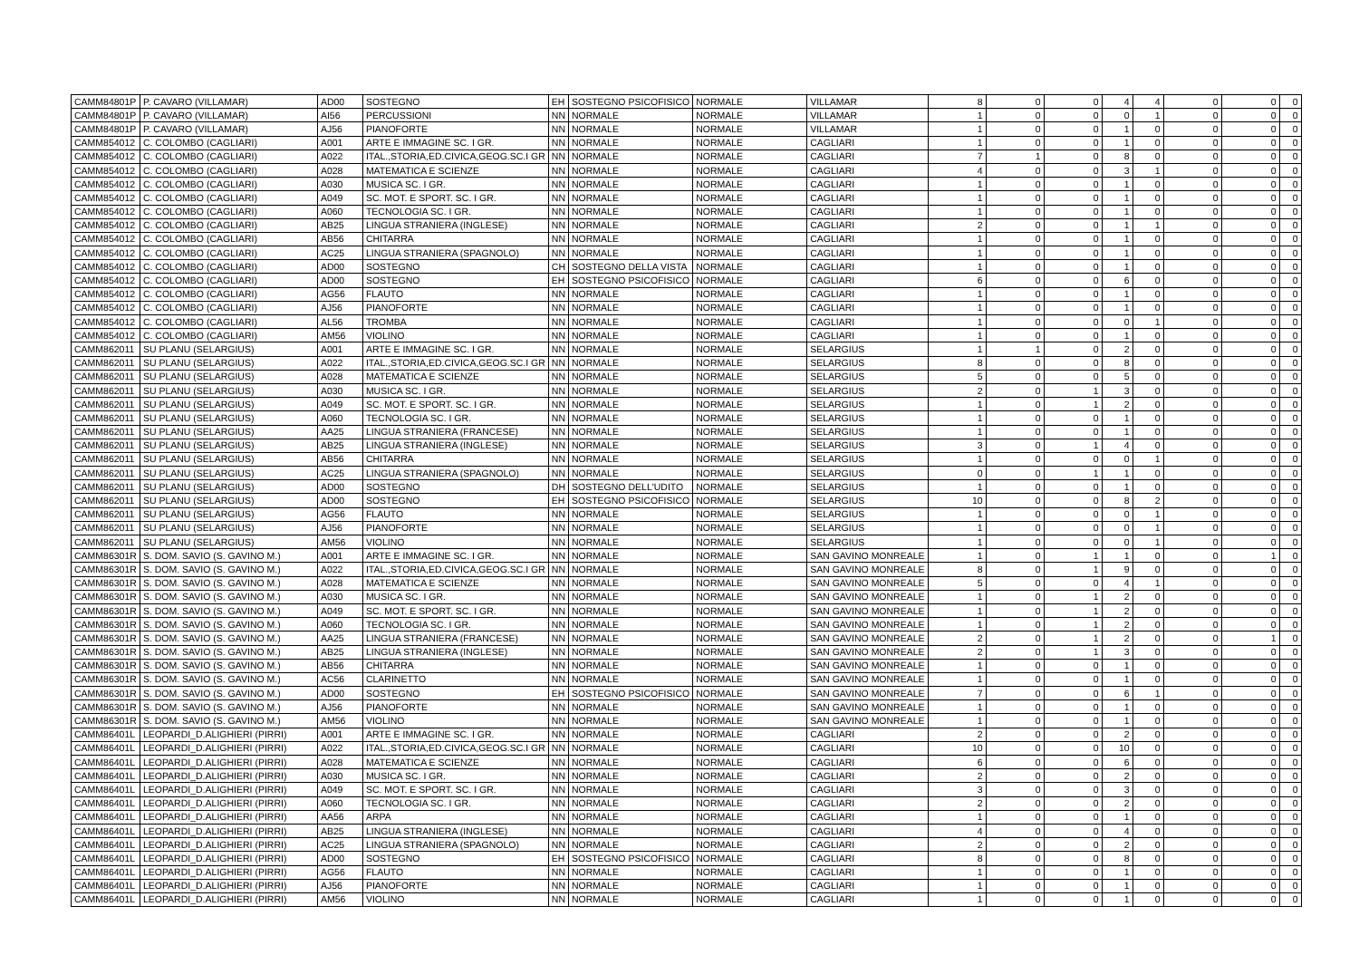| CAMM84801P | P. CAVARO (VILLAMAR) | AD00 | SOSTEGNO | EH | SOSTEGNO PSICOFISICO | NORMALE | VILLAMAR | 8 | 0 | 0 | 4 | 4 | 0 | 0 | 0 |
| CAMM84801P | P. CAVARO (VILLAMAR) | AI56 | PERCUSSIONI | NN | NORMALE | NORMALE | VILLAMAR | 1 | 0 | 0 | 0 | 1 | 0 | 0 | 0 |
| CAMM84801P | P. CAVARO (VILLAMAR) | AJ56 | PIANOFORTE | NN | NORMALE | NORMALE | VILLAMAR | 1 | 0 | 0 | 1 | 0 | 0 | 0 | 0 |
| CAMM854012 | C. COLOMBO (CAGLIARI) | A001 | ARTE E IMMAGINE SC. I GR. | NN | NORMALE | NORMALE | CAGLIARI | 1 | 0 | 0 | 1 | 0 | 0 | 0 | 0 |
| CAMM854012 | C. COLOMBO (CAGLIARI) | A022 | ITAL.,STORIA,ED.CIVICA,GEOG.SC.I GR | NN | NORMALE | NORMALE | CAGLIARI | 7 | 1 | 0 | 8 | 0 | 0 | 0 | 0 |
| CAMM854012 | C. COLOMBO (CAGLIARI) | A028 | MATEMATICA E SCIENZE | NN | NORMALE | NORMALE | CAGLIARI | 4 | 0 | 0 | 3 | 1 | 0 | 0 | 0 |
| CAMM854012 | C. COLOMBO (CAGLIARI) | A030 | MUSICA SC. I GR. | NN | NORMALE | NORMALE | CAGLIARI | 1 | 0 | 0 | 1 | 0 | 0 | 0 | 0 |
| CAMM854012 | C. COLOMBO (CAGLIARI) | A049 | SC. MOT. E SPORT. SC. I GR. | NN | NORMALE | NORMALE | CAGLIARI | 1 | 0 | 0 | 1 | 0 | 0 | 0 | 0 |
| CAMM854012 | C. COLOMBO (CAGLIARI) | A060 | TECNOLOGIA SC. I GR. | NN | NORMALE | NORMALE | CAGLIARI | 1 | 0 | 0 | 1 | 0 | 0 | 0 | 0 |
| CAMM854012 | C. COLOMBO (CAGLIARI) | AB25 | LINGUA STRANIERA (INGLESE) | NN | NORMALE | NORMALE | CAGLIARI | 2 | 0 | 0 | 1 | 1 | 0 | 0 | 0 |
| CAMM854012 | C. COLOMBO (CAGLIARI) | AB56 | CHITARRA | NN | NORMALE | NORMALE | CAGLIARI | 1 | 0 | 0 | 1 | 0 | 0 | 0 | 0 |
| CAMM854012 | C. COLOMBO (CAGLIARI) | AC25 | LINGUA STRANIERA (SPAGNOLO) | NN | NORMALE | NORMALE | CAGLIARI | 1 | 0 | 0 | 1 | 0 | 0 | 0 | 0 |
| CAMM854012 | C. COLOMBO (CAGLIARI) | AD00 | SOSTEGNO | CH | SOSTEGNO DELLA VISTA | NORMALE | CAGLIARI | 1 | 0 | 0 | 1 | 0 | 0 | 0 | 0 |
| CAMM854012 | C. COLOMBO (CAGLIARI) | AD00 | SOSTEGNO | EH | SOSTEGNO PSICOFISICO | NORMALE | CAGLIARI | 6 | 0 | 0 | 6 | 0 | 0 | 0 | 0 |
| CAMM854012 | C. COLOMBO (CAGLIARI) | AG56 | FLAUTO | NN | NORMALE | NORMALE | CAGLIARI | 1 | 0 | 0 | 1 | 0 | 0 | 0 | 0 |
| CAMM854012 | C. COLOMBO (CAGLIARI) | AJ56 | PIANOFORTE | NN | NORMALE | NORMALE | CAGLIARI | 1 | 0 | 0 | 1 | 0 | 0 | 0 | 0 |
| CAMM854012 | C. COLOMBO (CAGLIARI) | AL56 | TROMBA | NN | NORMALE | NORMALE | CAGLIARI | 1 | 0 | 0 | 0 | 1 | 0 | 0 | 0 |
| CAMM854012 | C. COLOMBO (CAGLIARI) | AM56 | VIOLINO | NN | NORMALE | NORMALE | CAGLIARI | 1 | 0 | 0 | 1 | 0 | 0 | 0 | 0 |
| CAMM862011 | SU PLANU (SELARGIUS) | A001 | ARTE E IMMAGINE SC. I GR. | NN | NORMALE | NORMALE | SELARGIUS | 1 | 1 | 0 | 2 | 0 | 0 | 0 | 0 |
| CAMM862011 | SU PLANU (SELARGIUS) | A022 | ITAL.,STORIA,ED.CIVICA,GEOG.SC.I GR | NN | NORMALE | NORMALE | SELARGIUS | 8 | 0 | 0 | 8 | 0 | 0 | 0 | 0 |
| CAMM862011 | SU PLANU (SELARGIUS) | A028 | MATEMATICA E SCIENZE | NN | NORMALE | NORMALE | SELARGIUS | 5 | 0 | 0 | 5 | 0 | 0 | 0 | 0 |
| CAMM862011 | SU PLANU (SELARGIUS) | A030 | MUSICA SC. I GR. | NN | NORMALE | NORMALE | SELARGIUS | 2 | 0 | 1 | 3 | 0 | 0 | 0 | 0 |
| CAMM862011 | SU PLANU (SELARGIUS) | A049 | SC. MOT. E SPORT. SC. I GR. | NN | NORMALE | NORMALE | SELARGIUS | 1 | 0 | 1 | 2 | 0 | 0 | 0 | 0 |
| CAMM862011 | SU PLANU (SELARGIUS) | A060 | TECNOLOGIA SC. I GR. | NN | NORMALE | NORMALE | SELARGIUS | 1 | 0 | 0 | 1 | 0 | 0 | 0 | 0 |
| CAMM862011 | SU PLANU (SELARGIUS) | AA25 | LINGUA STRANIERA (FRANCESE) | NN | NORMALE | NORMALE | SELARGIUS | 1 | 0 | 0 | 1 | 0 | 0 | 0 | 0 |
| CAMM862011 | SU PLANU (SELARGIUS) | AB25 | LINGUA STRANIERA (INGLESE) | NN | NORMALE | NORMALE | SELARGIUS | 3 | 0 | 1 | 4 | 0 | 0 | 0 | 0 |
| CAMM862011 | SU PLANU (SELARGIUS) | AB56 | CHITARRA | NN | NORMALE | NORMALE | SELARGIUS | 1 | 0 | 0 | 0 | 1 | 0 | 0 | 0 |
| CAMM862011 | SU PLANU (SELARGIUS) | AC25 | LINGUA STRANIERA (SPAGNOLO) | NN | NORMALE | NORMALE | SELARGIUS | 0 | 0 | 1 | 1 | 0 | 0 | 0 | 0 |
| CAMM862011 | SU PLANU (SELARGIUS) | AD00 | SOSTEGNO | DH | SOSTEGNO DELL'UDITO | NORMALE | SELARGIUS | 1 | 0 | 0 | 1 | 0 | 0 | 0 | 0 |
| CAMM862011 | SU PLANU (SELARGIUS) | AD00 | SOSTEGNO | EH | SOSTEGNO PSICOFISICO | NORMALE | SELARGIUS | 10 | 0 | 0 | 8 | 2 | 0 | 0 | 0 |
| CAMM862011 | SU PLANU (SELARGIUS) | AG56 | FLAUTO | NN | NORMALE | NORMALE | SELARGIUS | 1 | 0 | 0 | 0 | 1 | 0 | 0 | 0 |
| CAMM862011 | SU PLANU (SELARGIUS) | AJ56 | PIANOFORTE | NN | NORMALE | NORMALE | SELARGIUS | 1 | 0 | 0 | 0 | 1 | 0 | 0 | 0 |
| CAMM862011 | SU PLANU (SELARGIUS) | AM56 | VIOLINO | NN | NORMALE | NORMALE | SELARGIUS | 1 | 0 | 0 | 0 | 1 | 0 | 0 | 0 |
| CAMM86301R | S. DOM. SAVIO (S. GAVINO M.) | A001 | ARTE E IMMAGINE SC. I GR. | NN | NORMALE | NORMALE | SAN GAVINO MONREALE | 1 | 0 | 1 | 1 | 0 | 0 | 1 | 0 |
| CAMM86301R | S. DOM. SAVIO (S. GAVINO M.) | A022 | ITAL.,STORIA,ED.CIVICA,GEOG.SC.I GR | NN | NORMALE | NORMALE | SAN GAVINO MONREALE | 8 | 0 | 1 | 9 | 0 | 0 | 0 | 0 |
| CAMM86301R | S. DOM. SAVIO (S. GAVINO M.) | A028 | MATEMATICA E SCIENZE | NN | NORMALE | NORMALE | SAN GAVINO MONREALE | 5 | 0 | 0 | 4 | 1 | 0 | 0 | 0 |
| CAMM86301R | S. DOM. SAVIO (S. GAVINO M.) | A030 | MUSICA SC. I GR. | NN | NORMALE | NORMALE | SAN GAVINO MONREALE | 1 | 0 | 1 | 2 | 0 | 0 | 0 | 0 |
| CAMM86301R | S. DOM. SAVIO (S. GAVINO M.) | A049 | SC. MOT. E SPORT. SC. I GR. | NN | NORMALE | NORMALE | SAN GAVINO MONREALE | 1 | 0 | 1 | 2 | 0 | 0 | 0 | 0 |
| CAMM86301R | S. DOM. SAVIO (S. GAVINO M.) | A060 | TECNOLOGIA SC. I GR. | NN | NORMALE | NORMALE | SAN GAVINO MONREALE | 1 | 0 | 1 | 2 | 0 | 0 | 0 | 0 |
| CAMM86301R | S. DOM. SAVIO (S. GAVINO M.) | AA25 | LINGUA STRANIERA (FRANCESE) | NN | NORMALE | NORMALE | SAN GAVINO MONREALE | 2 | 0 | 1 | 2 | 0 | 0 | 1 | 0 |
| CAMM86301R | S. DOM. SAVIO (S. GAVINO M.) | AB25 | LINGUA STRANIERA (INGLESE) | NN | NORMALE | NORMALE | SAN GAVINO MONREALE | 2 | 0 | 1 | 3 | 0 | 0 | 0 | 0 |
| CAMM86301R | S. DOM. SAVIO (S. GAVINO M.) | AB56 | CHITARRA | NN | NORMALE | NORMALE | SAN GAVINO MONREALE | 1 | 0 | 0 | 1 | 0 | 0 | 0 | 0 |
| CAMM86301R | S. DOM. SAVIO (S. GAVINO M.) | AC56 | CLARINETTO | NN | NORMALE | NORMALE | SAN GAVINO MONREALE | 1 | 0 | 0 | 1 | 0 | 0 | 0 | 0 |
| CAMM86301R | S. DOM. SAVIO (S. GAVINO M.) | AD00 | SOSTEGNO | EH | SOSTEGNO PSICOFISICO | NORMALE | SAN GAVINO MONREALE | 7 | 0 | 0 | 6 | 1 | 0 | 0 | 0 |
| CAMM86301R | S. DOM. SAVIO (S. GAVINO M.) | AJ56 | PIANOFORTE | NN | NORMALE | NORMALE | SAN GAVINO MONREALE | 1 | 0 | 0 | 1 | 0 | 0 | 0 | 0 |
| CAMM86301R | S. DOM. SAVIO (S. GAVINO M.) | AM56 | VIOLINO | NN | NORMALE | NORMALE | SAN GAVINO MONREALE | 1 | 0 | 0 | 1 | 0 | 0 | 0 | 0 |
| CAMM86401L | LEOPARDI_D.ALIGHIERI (PIRRI) | A001 | ARTE E IMMAGINE SC. I GR. | NN | NORMALE | NORMALE | CAGLIARI | 2 | 0 | 0 | 2 | 0 | 0 | 0 | 0 |
| CAMM86401L | LEOPARDI_D.ALIGHIERI (PIRRI) | A022 | ITAL.,STORIA,ED.CIVICA,GEOG.SC.I GR | NN | NORMALE | NORMALE | CAGLIARI | 10 | 0 | 0 | 10 | 0 | 0 | 0 | 0 |
| CAMM86401L | LEOPARDI_D.ALIGHIERI (PIRRI) | A028 | MATEMATICA E SCIENZE | NN | NORMALE | NORMALE | CAGLIARI | 6 | 0 | 0 | 6 | 0 | 0 | 0 | 0 |
| CAMM86401L | LEOPARDI_D.ALIGHIERI (PIRRI) | A030 | MUSICA SC. I GR. | NN | NORMALE | NORMALE | CAGLIARI | 2 | 0 | 0 | 2 | 0 | 0 | 0 | 0 |
| CAMM86401L | LEOPARDI_D.ALIGHIERI (PIRRI) | A049 | SC. MOT. E SPORT. SC. I GR. | NN | NORMALE | NORMALE | CAGLIARI | 3 | 0 | 0 | 3 | 0 | 0 | 0 | 0 |
| CAMM86401L | LEOPARDI_D.ALIGHIERI (PIRRI) | A060 | TECNOLOGIA SC. I GR. | NN | NORMALE | NORMALE | CAGLIARI | 2 | 0 | 0 | 2 | 0 | 0 | 0 | 0 |
| CAMM86401L | LEOPARDI_D.ALIGHIERI (PIRRI) | AA56 | ARPA | NN | NORMALE | NORMALE | CAGLIARI | 1 | 0 | 0 | 1 | 0 | 0 | 0 | 0 |
| CAMM86401L | LEOPARDI_D.ALIGHIERI (PIRRI) | AB25 | LINGUA STRANIERA (INGLESE) | NN | NORMALE | NORMALE | CAGLIARI | 4 | 0 | 0 | 4 | 0 | 0 | 0 | 0 |
| CAMM86401L | LEOPARDI_D.ALIGHIERI (PIRRI) | AC25 | LINGUA STRANIERA (SPAGNOLO) | NN | NORMALE | NORMALE | CAGLIARI | 2 | 0 | 0 | 2 | 0 | 0 | 0 | 0 |
| CAMM86401L | LEOPARDI_D.ALIGHIERI (PIRRI) | AD00 | SOSTEGNO | EH | SOSTEGNO PSICOFISICO | NORMALE | CAGLIARI | 8 | 0 | 0 | 8 | 0 | 0 | 0 | 0 |
| CAMM86401L | LEOPARDI_D.ALIGHIERI (PIRRI) | AG56 | FLAUTO | NN | NORMALE | NORMALE | CAGLIARI | 1 | 0 | 0 | 1 | 0 | 0 | 0 | 0 |
| CAMM86401L | LEOPARDI_D.ALIGHIERI (PIRRI) | AJ56 | PIANOFORTE | NN | NORMALE | NORMALE | CAGLIARI | 1 | 0 | 0 | 1 | 0 | 0 | 0 | 0 |
| CAMM86401L | LEOPARDI_D.ALIGHIERI (PIRRI) | AM56 | VIOLINO | NN | NORMALE | NORMALE | CAGLIARI | 1 | 0 | 0 | 1 | 0 | 0 | 0 | 0 |